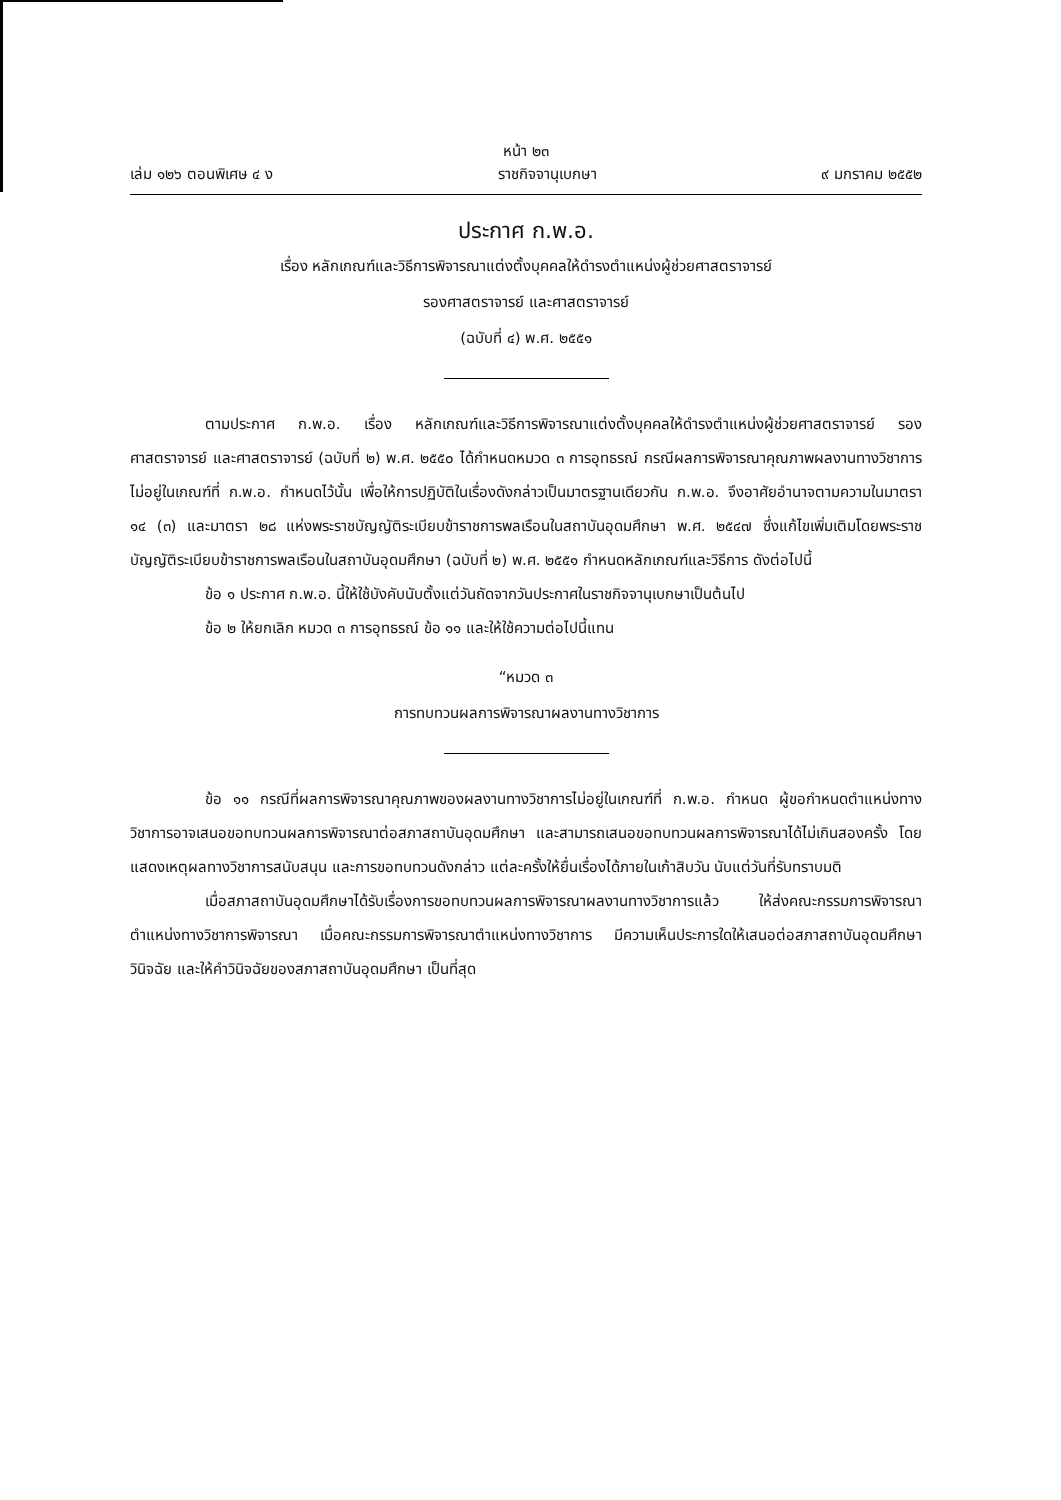หน้า ๒๓
เล่ม ๑๒๖ ตอนพิเศษ ๔ ง ราชกิจจานุเบกษา ๙ มกราคม ๒๕๕๒
ประกาศ ก.พ.อ.
เรื่อง หลักเกณฑ์และวิธีการพิจารณาแต่งตั้งบุคคลให้ดำรงตำแหน่งผู้ช่วยศาสตราจารย์
รองศาสตราจารย์ และศาสตราจารย์
(ฉบับที่ ๔) พ.ศ. ๒๕๕๑
ตามประกาศ ก.พ.อ. เรื่อง หลักเกณฑ์และวิธีการพิจารณาแต่งตั้งบุคคลให้ดำรงตำแหน่งผู้ช่วยศาสตราจารย์ รองศาสตราจารย์ และศาสตราจารย์ (ฉบับที่ ๒) พ.ศ. ๒๕๕๐ ได้กำหนดหมวด ๓ การอุทธรณ์ กรณีผลการพิจารณาคุณภาพผลงานทางวิชาการไม่อยู่ในเกณฑ์ที่ ก.พ.อ. กำหนดไว้นั้น เพื่อให้การปฏิบัติในเรื่องดังกล่าวเป็นมาตรฐานเดียวกัน ก.พ.อ. จึงอาศัยอำนาจตามความในมาตรา ๑๔ (๓) และมาตรา ๒๘ แห่งพระราชบัญญัติระเบียบข้าราชการพลเรือนในสถาบันอุดมศึกษา พ.ศ. ๒๕๔๗ ซึ่งแก้ไขเพิ่มเติมโดยพระราชบัญญัติระเบียบข้าราชการพลเรือนในสถาบันอุดมศึกษา (ฉบับที่ ๒) พ.ศ. ๒๕๕๑ กำหนดหลักเกณฑ์และวิธีการ ดังต่อไปนี้
ข้อ ๑ ประกาศ ก.พ.อ. นี้ให้ใช้บังคับนับตั้งแต่วันถัดจากวันประกาศในราชกิจจานุเบกษาเป็นต้นไป
ข้อ ๒ ให้ยกเลิก หมวด ๓ การอุทธรณ์ ข้อ ๑๑ และให้ใช้ความต่อไปนี้แทน
“หมวด ๓
การทบทวนผลการพิจารณาผลงานทางวิชาการ
ข้อ ๑๑ กรณีที่ผลการพิจารณาคุณภาพของผลงานทางวิชาการไม่อยู่ในเกณฑ์ที่ ก.พ.อ. กำหนด ผู้ขอกำหนดตำแหน่งทางวิชาการอาจเสนอขอทบทวนผลการพิจารณาต่อสภาสถาบันอุดมศึกษา และสามารถเสนอขอทบทวนผลการพิจารณาได้ไม่เกินสองครั้ง โดยแสดงเหตุผลทางวิชาการสนับสนุน และการขอทบทวนดังกล่าว แต่ละครั้งให้ยื่นเรื่องได้ภายในเก้าสิบวัน นับแต่วันที่รับทราบมติ
เมื่อสภาสถาบันอุดมศึกษาได้รับเรื่องการขอทบทวนผลการพิจารณาผลงานทางวิชาการแล้ว ให้ส่งคณะกรรมการพิจารณาตำแหน่งทางวิชาการพิจารณา เมื่อคณะกรรมการพิจารณาตำแหน่งทางวิชาการ มีความเห็นประการใดให้เสนอต่อสภาสถาบันอุดมศึกษาวินิจฉัย และให้คำวินิจฉัยของสภาสถาบันอุดมศึกษา เป็นที่สุด